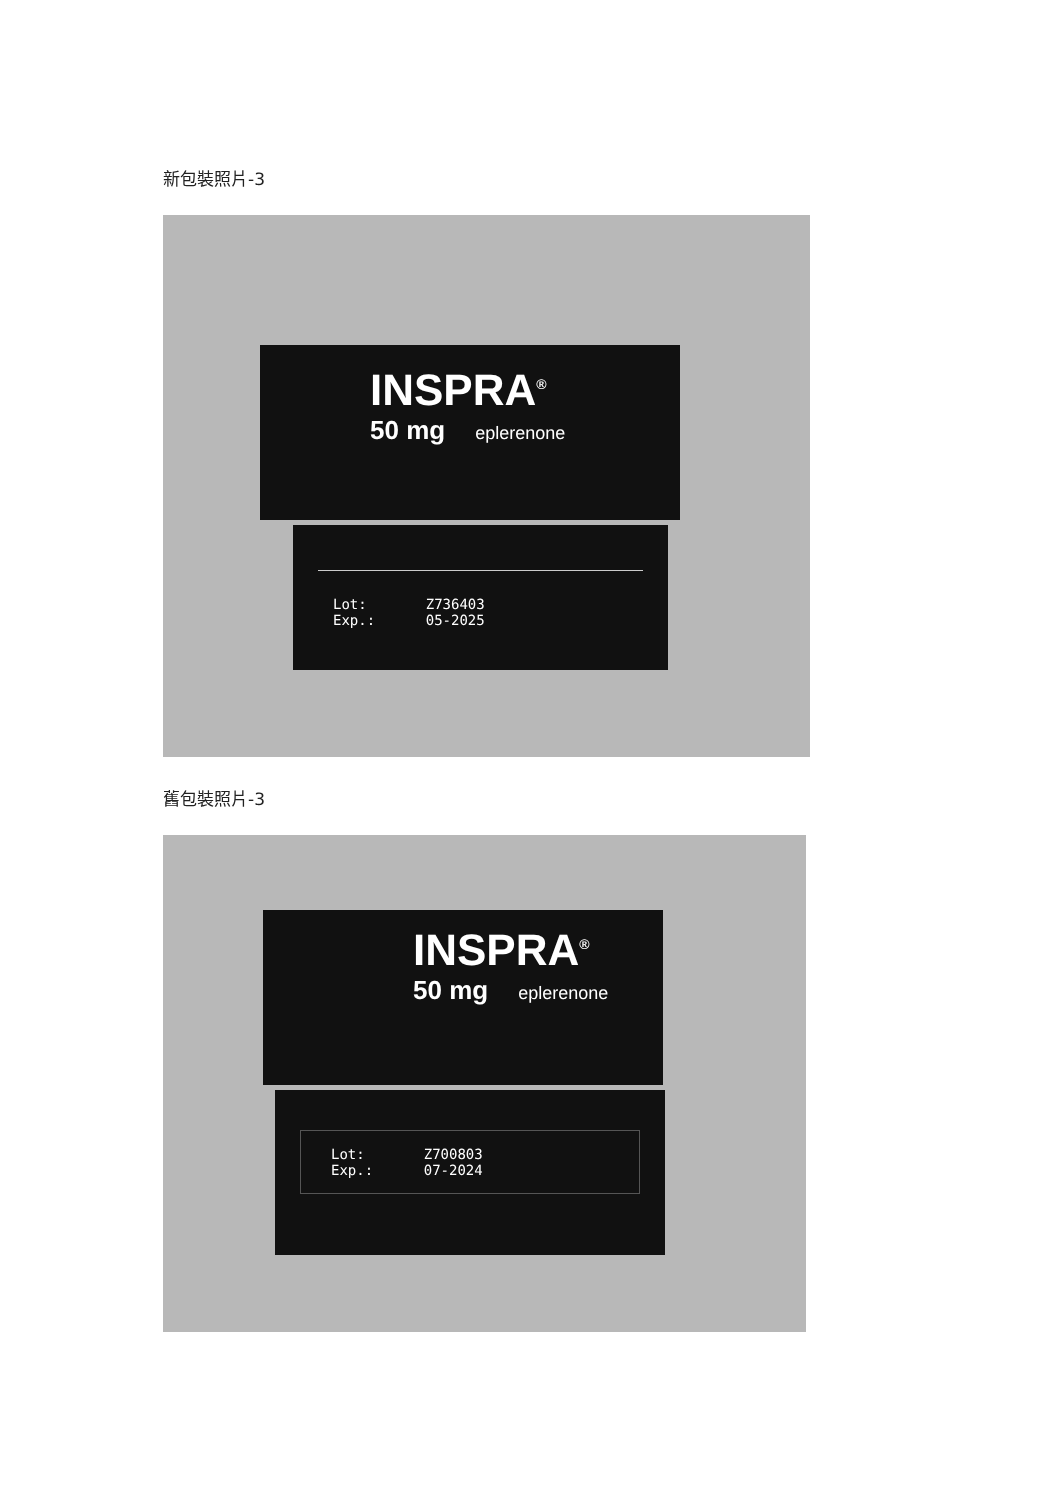新包裝照片-3
INSPRA<sup>®</sup>
50 mg eplerenone
Lot: Z736403
Exp.: 05-2025
舊包裝照片-3
INSPRA<sup>®</sup>
50 mg eplerenone
Lot: Z700803
Exp.: 07-2024